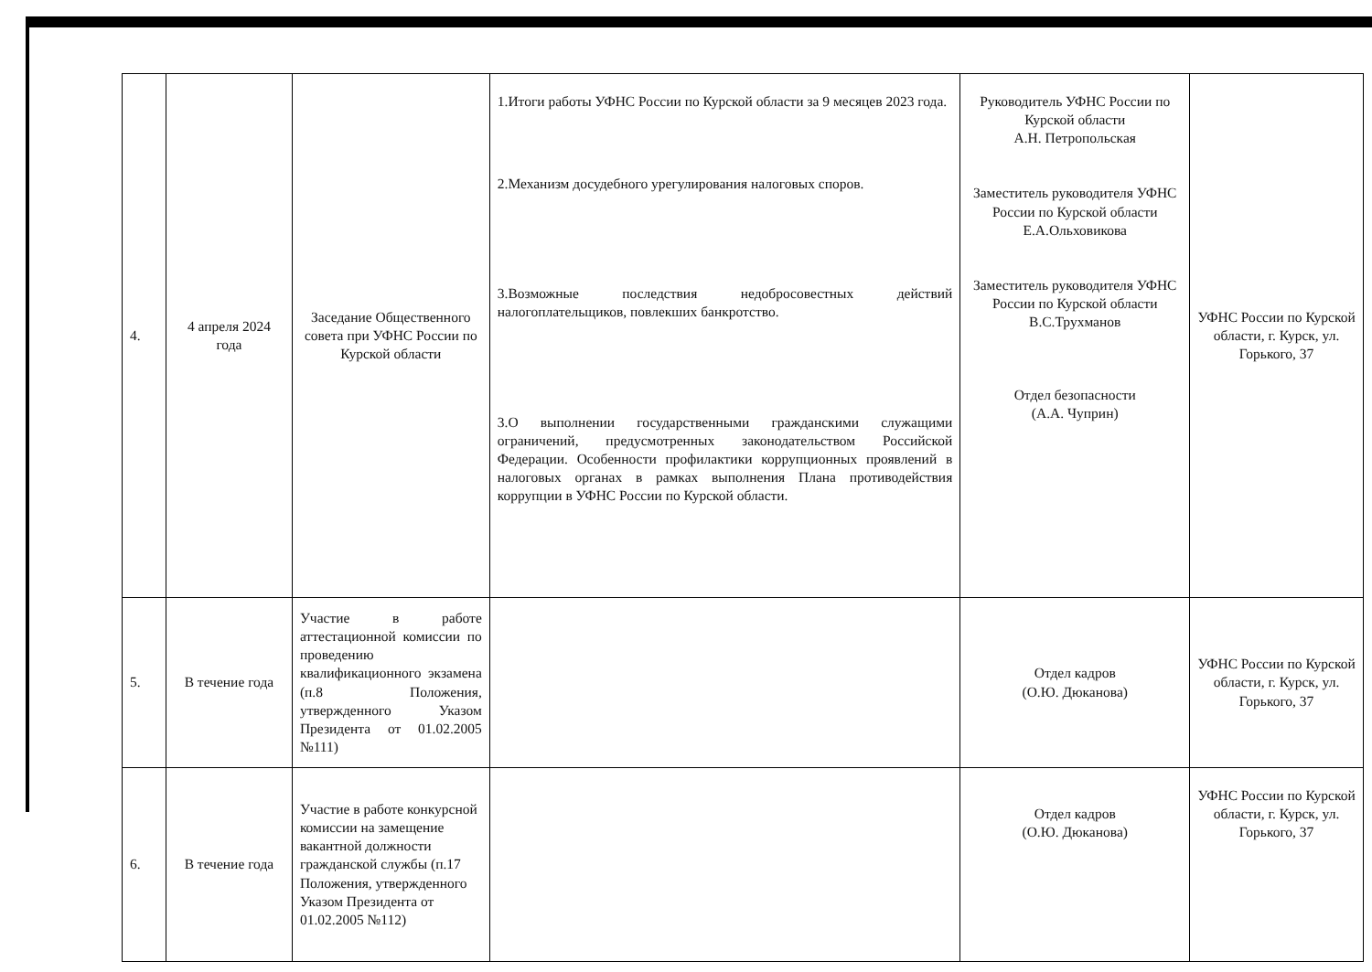| 4. | 4 апреля 2024 года | Заседание Общественного совета при УФНС России по Курской области | 1.Итоги работы УФНС России по Курской области за 9 месяцев 2023 года. 2.Механизм досудебного урегулирования налоговых споров. 3.Возможные последствия недобросовестных действий налогоплательщиков, повлекших банкротство. 3.О выполнении государственными гражданскими служащими ограничений, предусмотренных законодательством Российской Федерации. Особенности профилактики коррупционных проявлений в налоговых органах в рамках выполнения Плана противодействия коррупции в УФНС России по Курской области. | Руководитель УФНС России по Курской области А.Н. Петропольская Заместитель руководителя УФНС России по Курской области Е.А.Ольховикова Заместитель руководителя УФНС России по Курской области В.С.Трухманов Отдел безопасности (А.А. Чуприн) | УФНС России по Курской области, г. Курск, ул. Горького, 37 |
| 5. | В течение года | Участие в работе аттестационной комиссии по проведению квалификационного экзамена (п.8 Положения, утвержденного Указом Президента от 01.02.2005 №111) | | Отдел кадров (О.Ю. Дюканова) | УФНС России по Курской области, г. Курск, ул. Горького, 37 |
| 6. | В течение года | Участие в работе конкурсной комиссии на замещение вакантной должности гражданской службы (п.17 Положения, утвержденного Указом Президента от 01.02.2005 №112) | | Отдел кадров (О.Ю. Дюканова) | УФНС России по Курской области, г. Курск, ул. Горького, 37 |